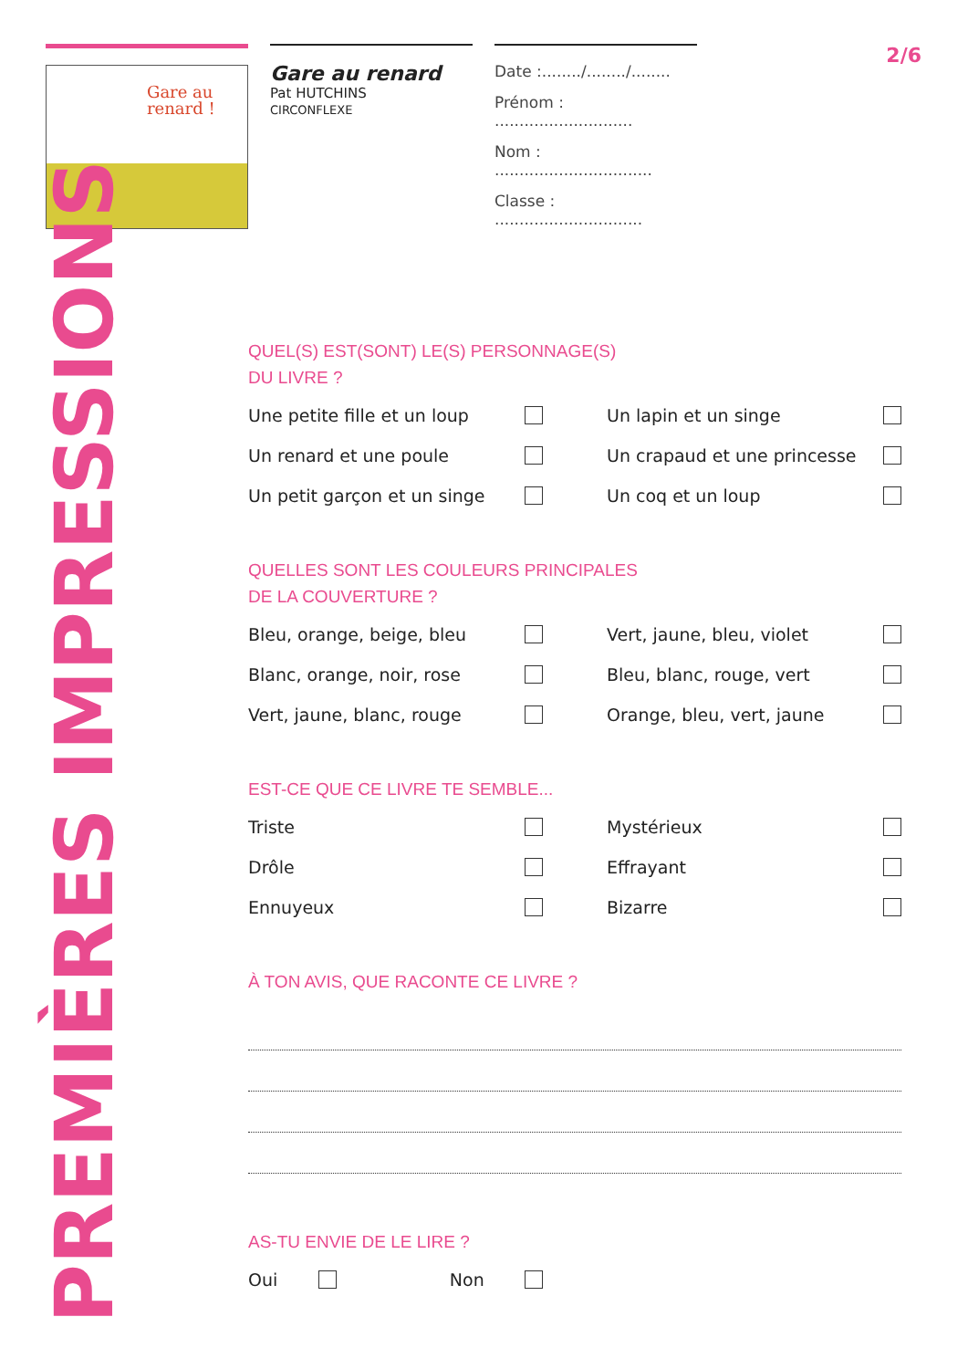Gare au
renard !
Gare au renard
Pat HUTCHINS
CIRCONFLEXE
Date :......../......../........
Prénom : ............................
Nom : ................................
Classe : ..............................
2/6
PREMIÈRES IMPRESSIONS
QUEL(S) EST(SONT) LE(S) PERSONNAGE(S)
DU LIVRE ?
Une petite fille et un loup
Un lapin et un singe
Un renard et une poule
Un crapaud et une princesse
Un petit garçon et un singe
Un coq et un loup
QUELLES SONT LES COULEURS PRINCIPALES
DE LA COUVERTURE ?
Bleu, orange, beige, bleu
Vert, jaune, bleu, violet
Blanc, orange, noir, rose
Bleu, blanc, rouge, vert
Vert, jaune, blanc, rouge
Orange, bleu, vert, jaune
EST-CE QUE CE LIVRE TE SEMBLE...
Triste
Mystérieux
Drôle
Effrayant
Ennuyeux
Bizarre
À TON AVIS, QUE RACONTE CE LIVRE ?
AS-TU ENVIE DE LE LIRE ?
Oui Non